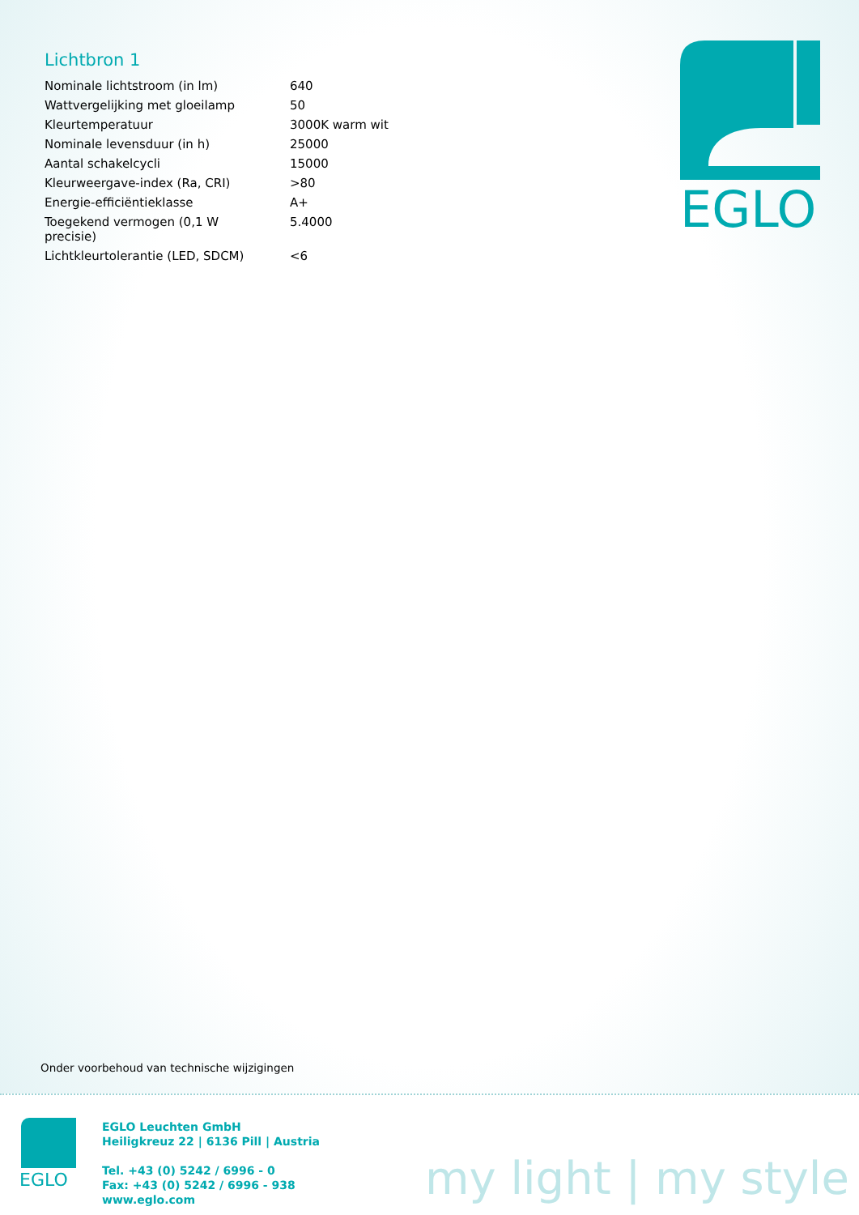Lichtbron 1
| Nominale lichtstroom (in lm) | 640 |
| Wattvergelijking met gloeilamp | 50 |
| Kleurtemperatuur | 3000K warm wit |
| Nominale levensduur (in h) | 25000 |
| Aantal schakelcycli | 15000 |
| Kleurweergave-index (Ra, CRI) | >80 |
| Energie-efficiëntieklasse | A+ |
| Toegekend vermogen (0,1 W precisie) | 5.4000 |
| Lichtkleurtolerantie (LED, SDCM) | <6 |
EGLO
Onder voorbehoud van technische wijzigingen
EGLO
EGLO Leuchten GmbH
Heiligkreuz 22 | 6136 Pill | Austria
Tel. +43 (0) 5242 / 6996 - 0
Fax: +43 (0) 5242 / 6996 - 938
www.eglo.com
my light | my style